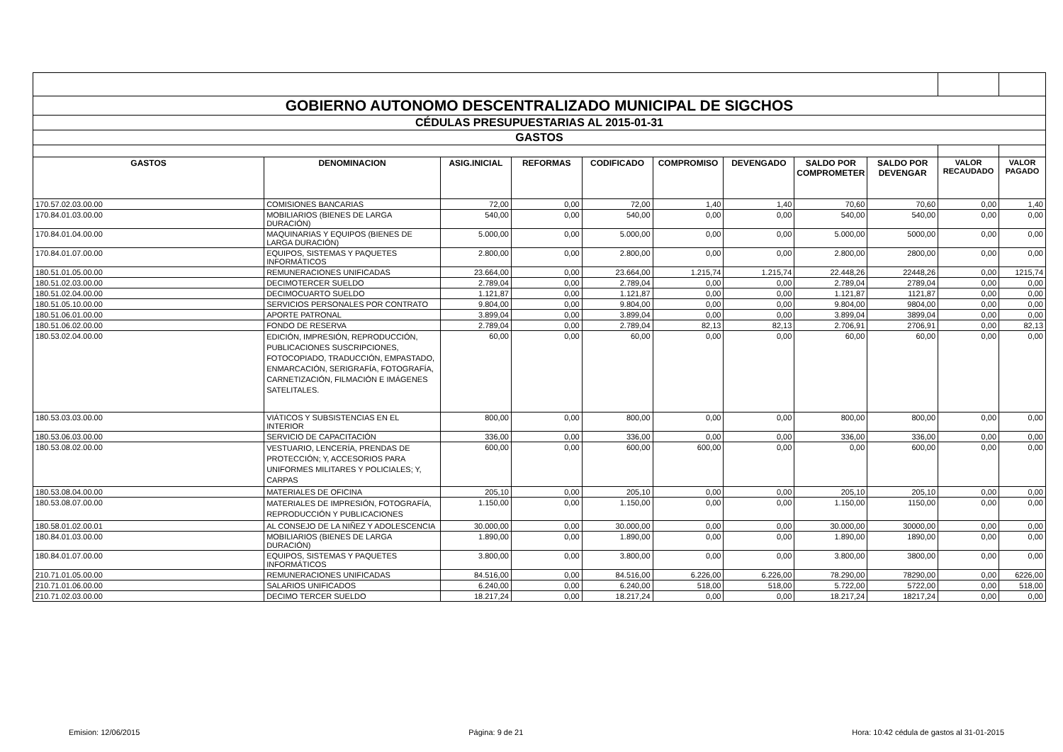| GOBIERNO AUTONOMO DESCENTRALIZADO MUNICIPAL DE SIGCHOS | | | | | | | | | | |
| CÉDULAS PRESUPUESTARIAS AL 2015-01-31 | | | | | | | | | | |
| GASTOS | | | | | | | | | | |
| GASTOS | DENOMINACION | ASIG.INICIAL | REFORMAS | CODIFICADO | COMPROMISO | DEVENGADO | SALDO POR COMPROMETER | SALDO POR DEVENGAR | VALOR RECAUDADO | VALOR PAGADO |
| 170.57.02.03.00.00 | COMISIONES BANCARIAS | 72,00 | 0,00 | 72,00 | 1,40 | 1,40 | 70,60 | 70,60 | 0,00 | 1,40 |
| 170.84.01.03.00.00 | MOBILIARIOS (BIENES DE LARGA DURACIÓN) | 540,00 | 0,00 | 540,00 | 0,00 | 0,00 | 540,00 | 540,00 | 0,00 | 0,00 |
| 170.84.01.04.00.00 | MAQUINARIAS Y EQUIPOS (BIENES DE LARGA DURACIÓN) | 5.000,00 | 0,00 | 5.000,00 | 0,00 | 0,00 | 5.000,00 | 5000,00 | 0,00 | 0,00 |
| 170.84.01.07.00.00 | EQUIPOS, SISTEMAS Y PAQUETES INFORMÁTICOS | 2.800,00 | 0,00 | 2.800,00 | 0,00 | 0,00 | 2.800,00 | 2800,00 | 0,00 | 0,00 |
| 180.51.01.05.00.00 | REMUNERACIONES UNIFICADAS | 23.664,00 | 0,00 | 23.664,00 | 1.215,74 | 1.215,74 | 22.448,26 | 22448,26 | 0,00 | 1215,74 |
| 180.51.02.03.00.00 | DECIMOTERCER SUELDO | 2.789,04 | 0,00 | 2.789,04 | 0,00 | 0,00 | 2.789,04 | 2789,04 | 0,00 | 0,00 |
| 180.51.02.04.00.00 | DECIMOCUARTO SUELDO | 1.121,87 | 0,00 | 1.121,87 | 0,00 | 0,00 | 1.121,87 | 1121,87 | 0,00 | 0,00 |
| 180.51.05.10.00.00 | SERVICIOS PERSONALES POR CONTRATO | 9.804,00 | 0,00 | 9.804,00 | 0,00 | 0,00 | 9.804,00 | 9804,00 | 0,00 | 0,00 |
| 180.51.06.01.00.00 | APORTE PATRONAL | 3.899,04 | 0,00 | 3.899,04 | 0,00 | 0,00 | 3.899,04 | 3899,04 | 0,00 | 0,00 |
| 180.51.06.02.00.00 | FONDO DE RESERVA | 2.789,04 | 0,00 | 2.789,04 | 82,13 | 82,13 | 2.706,91 | 2706,91 | 0,00 | 82,13 |
| 180.53.02.04.00.00 | EDICIÓN, IMPRESIÓN, REPRODUCCIÓN, PUBLICACIONES SUSCRIPCIONES, FOTOCOPIADO, TRADUCCIÓN, EMPASTADO, ENMARCACIÓN, SERIGRAFÍA, FOTOGRAFÍA, CARNETIZACIÓN, FILMACIÓN E IMÁGENES SATELITALES. | 60,00 | 0,00 | 60,00 | 0,00 | 0,00 | 60,00 | 60,00 | 0,00 | 0,00 |
| 180.53.03.03.00.00 | VIÁTICOS Y SUBSISTENCIAS EN EL INTERIOR | 800,00 | 0,00 | 800,00 | 0,00 | 0,00 | 800,00 | 800,00 | 0,00 | 0,00 |
| 180.53.06.03.00.00 | SERVICIO DE CAPACITACIÓN | 336,00 | 0,00 | 336,00 | 0,00 | 0,00 | 336,00 | 336,00 | 0,00 | 0,00 |
| 180.53.08.02.00.00 | VESTUARIO, LENCERÍA, PRENDAS DE PROTECCIÓN; Y, ACCESORIOS PARA UNIFORMES MILITARES Y POLICIALES; Y, CARPAS | 600,00 | 0,00 | 600,00 | 600,00 | 0,00 | 0,00 | 600,00 | 0,00 | 0,00 |
| 180.53.08.04.00.00 | MATERIALES DE OFICINA | 205,10 | 0,00 | 205,10 | 0,00 | 0,00 | 205,10 | 205,10 | 0,00 | 0,00 |
| 180.53.08.07.00.00 | MATERIALES DE IMPRESIÓN, FOTOGRAFÍA, REPRODUCCIÓN Y PUBLICACIONES | 1.150,00 | 0,00 | 1.150,00 | 0,00 | 0,00 | 1.150,00 | 1150,00 | 0,00 | 0,00 |
| 180.58.01.02.00.01 | AL CONSEJO DE LA NIÑEZ Y ADOLESCENCIA | 30.000,00 | 0,00 | 30.000,00 | 0,00 | 0,00 | 30.000,00 | 30000,00 | 0,00 | 0,00 |
| 180.84.01.03.00.00 | MOBILIARIOS (BIENES DE LARGA DURACIÓN) | 1.890,00 | 0,00 | 1.890,00 | 0,00 | 0,00 | 1.890,00 | 1890,00 | 0,00 | 0,00 |
| 180.84.01.07.00.00 | EQUIPOS, SISTEMAS Y PAQUETES INFORMÁTICOS | 3.800,00 | 0,00 | 3.800,00 | 0,00 | 0,00 | 3.800,00 | 3800,00 | 0,00 | 0,00 |
| 210.71.01.05.00.00 | REMUNERACIONES UNIFICADAS | 84.516,00 | 0,00 | 84.516,00 | 6.226,00 | 6.226,00 | 78.290,00 | 78290,00 | 0,00 | 6226,00 |
| 210.71.01.06.00.00 | SALARIOS UNIFICADOS | 6.240,00 | 0,00 | 6.240,00 | 518,00 | 518,00 | 5.722,00 | 5722,00 | 0,00 | 518,00 |
| 210.71.02.03.00.00 | DECIMO TERCER SUELDO | 18.217,24 | 0,00 | 18.217,24 | 0,00 | 0,00 | 18.217,24 | 18217,24 | 0,00 | 0,00 |
Emision: 12/06/2015 Página: 9 de 21 Hora: 10:42 cédula de gastos al 31-01-2015